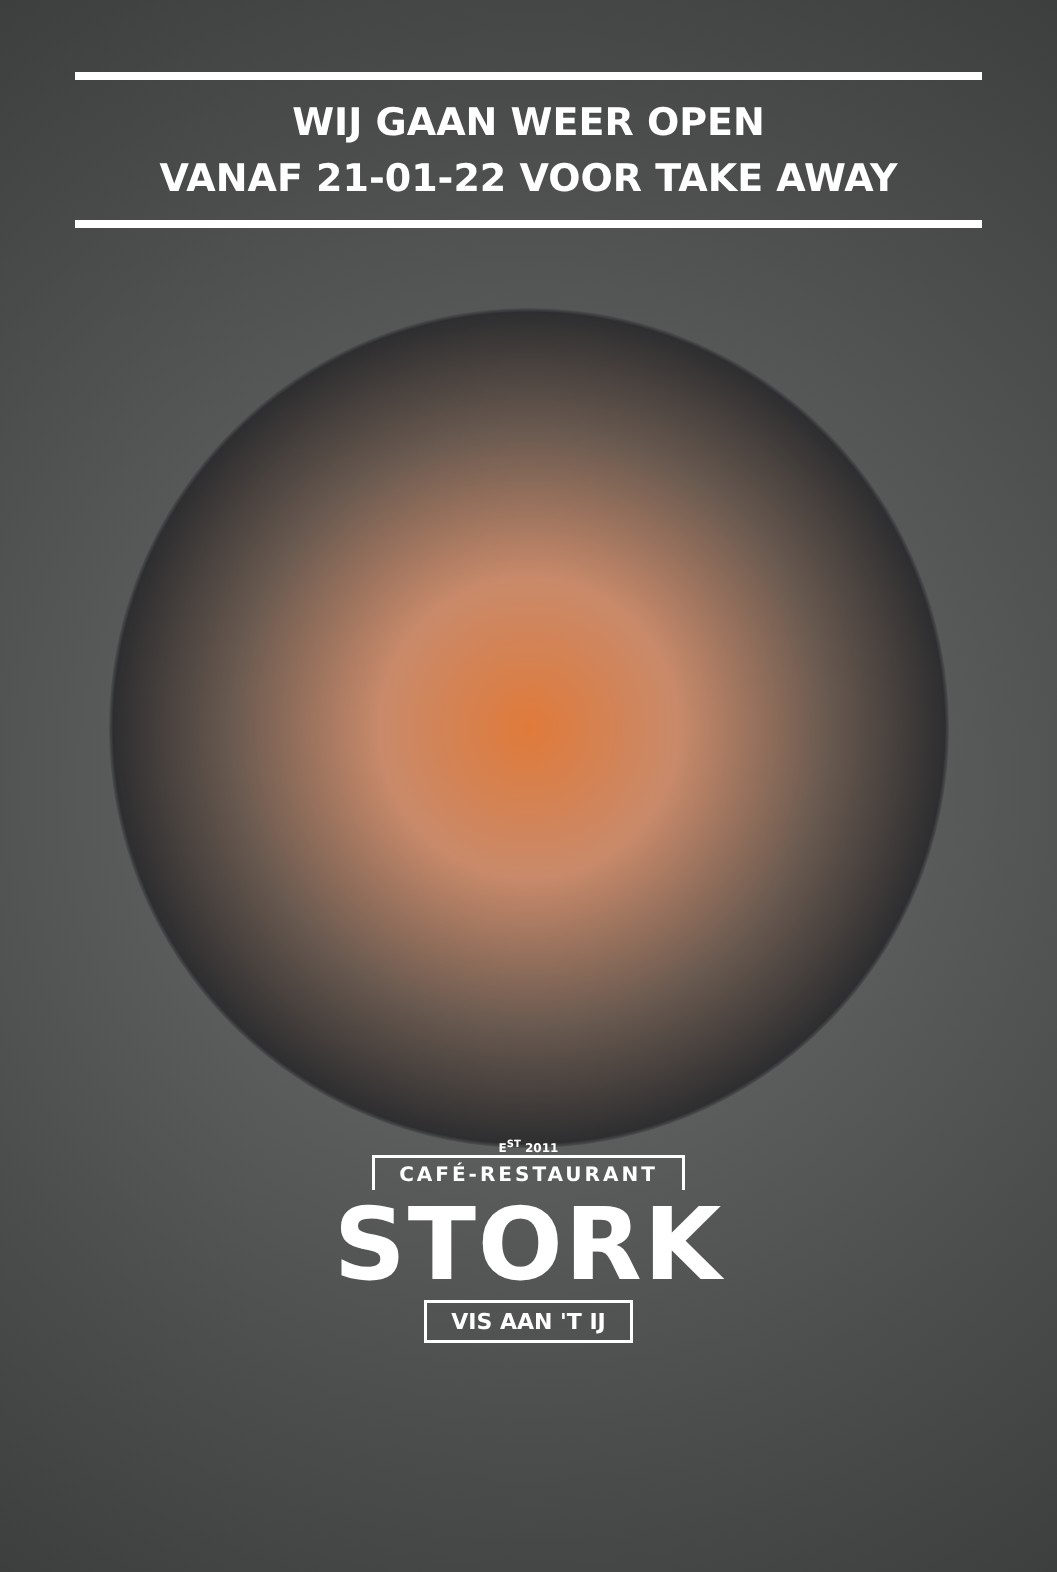WIJ GAAN WEER OPEN
VANAF 21-01-22 VOOR TAKE AWAY
E<sup>ST</sup> 2011
CAFÉ-RESTAURANT
STORK
VIS AAN 'T IJ